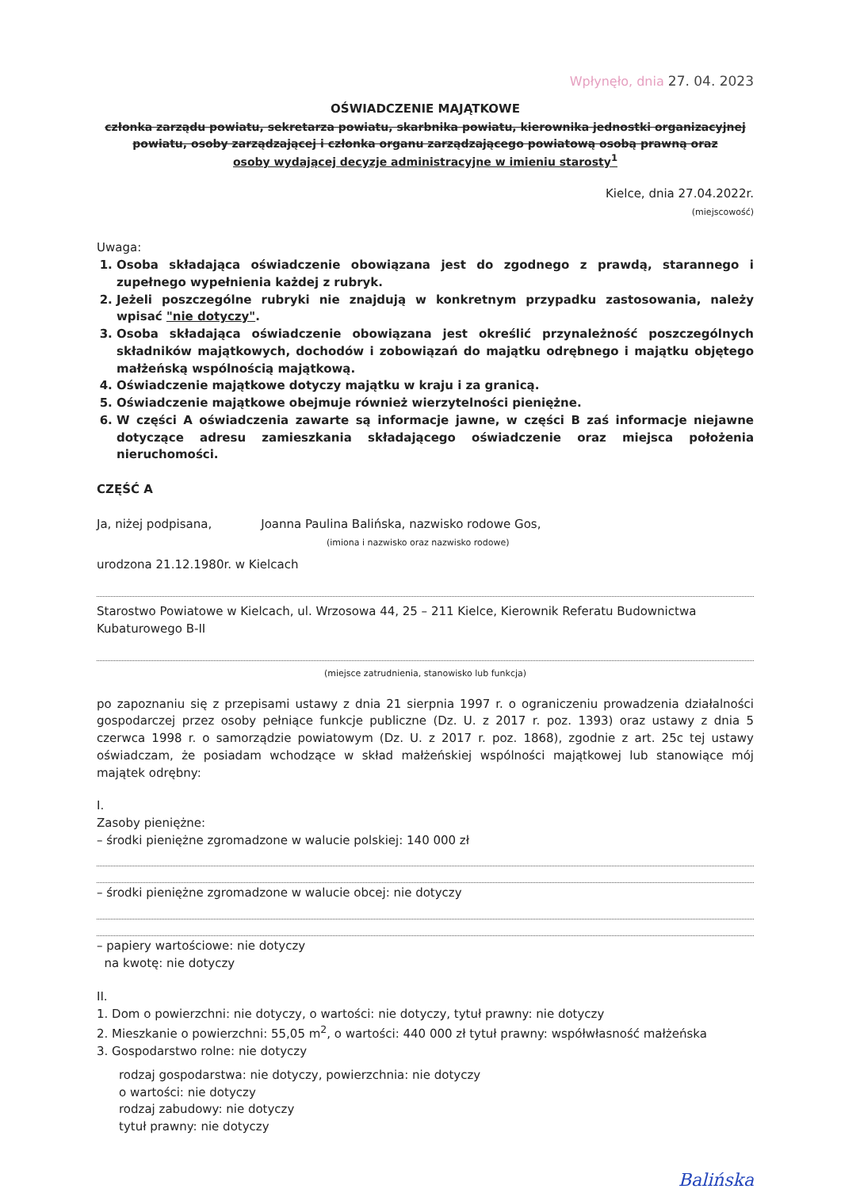Wpłynęło, dnia 27. 04. 2023
OŚWIADCZENIE MAJĄTKOWE
członka zarządu powiatu, sekretarza powiatu, skarbnika powiatu, kierownika jednostki organizacyjnej powiatu, osoby zarządzającej i członka organu zarządzającego powiatową osobą prawną oraz
osoby wydającej decyzje administracyjne w imieniu starosty<sup>1</sup>
Kielce, dnia 27.04.2022r.
(miejscowość)
Uwaga:
1. Osoba składająca oświadczenie obowiązana jest do zgodnego z prawdą, starannego i zupełnego wypełnienia każdej z rubryk.
2. Jeżeli poszczególne rubryki nie znajdują w konkretnym przypadku zastosowania, należy wpisać "nie dotyczy".
3. Osoba składająca oświadczenie obowiązana jest określić przynależność poszczególnych składników majątkowych, dochodów i zobowiązań do majątku odrębnego i majątku objętego małżeńską wspólnością majątkową.
4. Oświadczenie majątkowe dotyczy majątku w kraju i za granicą.
5. Oświadczenie majątkowe obejmuje również wierzytelności pieniężne.
6. W części A oświadczenia zawarte są informacje jawne, w części B zaś informacje niejawne dotyczące adresu zamieszkania składającego oświadczenie oraz miejsca położenia nieruchomości.
CZĘŚĆ A
Ja, niżej podpisana, Joanna Paulina Balińska, nazwisko rodowe Gos,
(imiona i nazwisko oraz nazwisko rodowe)
urodzona 21.12.1980r. w Kielcach
Starostwo Powiatowe w Kielcach, ul. Wrzosowa 44, 25 – 211 Kielce, Kierownik Referatu Budownictwa Kubaturowego B-II
(miejsce zatrudnienia, stanowisko lub funkcja)
po zapoznaniu się z przepisami ustawy z dnia 21 sierpnia 1997 r. o ograniczeniu prowadzenia działalności gospodarczej przez osoby pełniące funkcje publiczne (Dz. U. z 2017 r. poz. 1393) oraz ustawy z dnia 5 czerwca 1998 r. o samorządzie powiatowym (Dz. U. z 2017 r. poz. 1868), zgodnie z art. 25c tej ustawy oświadczam, że posiadam wchodzące w skład małżeńskiej wspólności majątkowej lub stanowiące mój majątek odrębny:
I.
Zasoby pieniężne:
– środki pieniężne zgromadzone w walucie polskiej: 140 000 zł
– środki pieniężne zgromadzone w walucie obcej: nie dotyczy
– papiery wartościowe: nie dotyczy
na kwotę: nie dotyczy
II.
1. Dom o powierzchni: nie dotyczy, o wartości: nie dotyczy, tytuł prawny: nie dotyczy
2. Mieszkanie o powierzchni: 55,05 m<sup>2</sup>, o wartości: 440 000 zł tytuł prawny: współwłasność małżeńska
3. Gospodarstwo rolne: nie dotyczy
rodzaj gospodarstwa: nie dotyczy, powierzchnia: nie dotyczy
o wartości: nie dotyczy
rodzaj zabudowy: nie dotyczy
tytuł prawny: nie dotyczy
Balińska